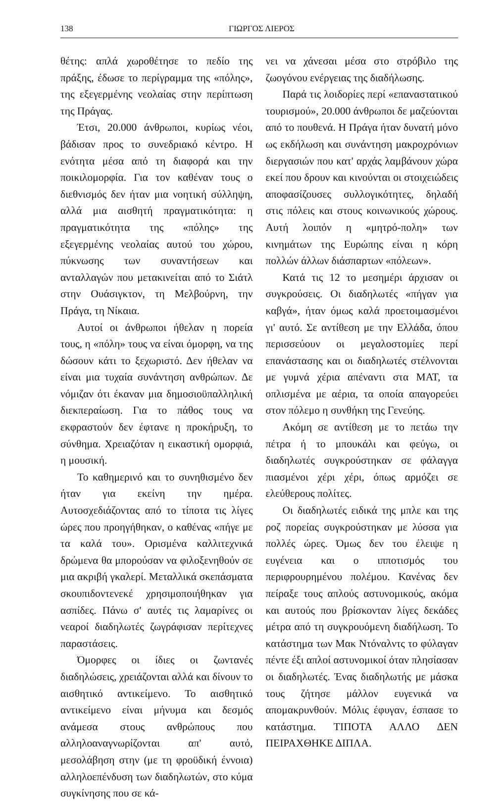138 ΓΙΩΡΓΟΣ ΛΙΕΡΟΣ
θέτης: απλά χωροθέτησε το πεδίο της πράξης, έδωσε το περίγραμμα της «πόλης», της εξεγερμένης νεολαίας στην περίπτωση της Πράγας.
Έτσι, 20.000 άνθρωποι, κυρίως νέοι, βάδισαν προς το συνεδριακό κέντρο. Η ενότητα μέσα από τη διαφορά και την ποικιλομορφία. Για τον καθέναν τους ο διεθνισμός δεν ήταν μια νοητική σύλληψη, αλλά μια αισθητή πραγματικότητα: η πραγματικότητα της «πόλης» της εξεγερμένης νεολαίας αυτού του χώρου, πύκνωσης των συναντήσεων και ανταλλαγών που μετακινείται από το Σιάτλ στην Ουάσιγκτον, τη Μελβούρνη, την Πράγα, τη Νίκαια.
Αυτοί οι άνθρωποι ήθελαν η πορεία τους, η «πόλη» τους να είναι όμορφη, να της δώσουν κάτι το ξεχωριστό. Δεν ήθελαν να είναι μια τυχαία συνάντηση ανθρώπων. Δε νόμιζαν ότι έκαναν μια δημοσιοϋπαλληλική διεκπεραίωση. Για το πάθος τους να εκφραστούν δεν έφτανε η προκήρυξη, το σύνθημα. Χρειαζόταν η εικαστική ομορφιά, η μουσική.
Το καθημερινό και το συνηθισμένο δεν ήταν για εκείνη την ημέρα. Αυτοσχεδιάζοντας από το τίποτα τις λίγες ώρες που προηγήθηκαν, ο καθένας «πήγε με τα καλά του». Ορισμένα καλλιτεχνικά δρώμενα θα μπορούσαν να φιλοξενηθούν σε μια ακριβή γκαλερί. Μεταλλικά σκεπάσματα σκουπιδοντενεκέ χρησιμοποιήθηκαν για ασπίδες. Πάνω σ' αυτές τις λαμαρίνες οι νεαροί διαδηλωτές ζωγράφισαν περίτεχνες παραστάσεις.
Όμορφες οι ίδιες οι ζωντανές διαδηλώσεις, χρειάζονται αλλά και δίνουν το αισθητικό αντικείμενο. Το αισθητικό αντικείμενο είναι μήνυμα και δεσμός ανάμεσα στους ανθρώπους που αλληλοαναγνωρίζονται απ' αυτό, μεσολάβηση στην (με τη φροϋδική έννοια) αλληλοεπένδυση των διαδηλωτών, στο κύμα συγκίνησης που σε κά-
νει να χάνεσαι μέσα στο στρόβιλο της ζωογόνου ενέργειας της διαδήλωσης.
Παρά τις λοιδορίες περί «επαναστατικού τουρισμού», 20.000 άνθρωποι δε μαζεύονται από το πουθενά. Η Πράγα ήταν δυνατή μόνο ως εκδήλωση και συνάντηση μακροχρόνιων διεργασιών που κατ' αρχάς λαμβάνουν χώρα εκεί που δρουν και κινούνται οι στοιχειώδεις αποφασίζουσες συλλογικότητες, δηλαδή στις πόλεις και στους κοινωνικούς χώρους. Αυτή λοιπόν η «μητρό-πολη» των κινημάτων της Ευρώπης είναι η κόρη πολλών άλλων διάσπαρτων «πόλεων».
Κατά τις 12 το μεσημέρι άρχισαν οι συγκρούσεις. Οι διαδηλωτές «πήγαν για καβγά», ήταν όμως καλά προετοιμασμένοι γι' αυτό. Σε αντίθεση με την Ελλάδα, όπου περισσεύουν οι μεγαλοστομίες περί επανάστασης και οι διαδηλωτές στέλνονται με γυμνά χέρια απέναντι στα ΜΑΤ, τα οπλισμένα με αέρια, τα οποία απαγορεύει στον πόλεμο η συνθήκη της Γενεύης.
Ακόμη σε αντίθεση με το πετάω την πέτρα ή το μπουκάλι και φεύγω, οι διαδηλωτές συγκρούστηκαν σε φάλαγγα πιασμένοι χέρι χέρι, όπως αρμόζει σε ελεύθερους πολίτες.
Οι διαδηλωτές ειδικά της μπλε και της ροζ πορείας συγκρούστηκαν με λύσσα για πολλές ώρες. Όμως δεν του έλειψε η ευγένεια και ο ιπποτισμός του περιφρουρημένου πολέμου. Κανένας δεν πείραξε τους απλούς αστυνομικούς, ακόμα και αυτούς που βρίσκονταν λίγες δεκάδες μέτρα από τη συγκρουόμενη διαδήλωση. Το κατάστημα των Μακ Ντόναλντς το φύλαγαν πέντε έξι απλοί αστυνομικοί όταν πλησίασαν οι διαδηλωτές. Ένας διαδηλωτής με μάσκα τους ζήτησε μάλλον ευγενικά να απομακρυνθούν. Μόλις έφυγαν, έσπασε το κατάστημα. ΤΙΠΟΤΑ ΑΛΛΟ ΔΕΝ ΠΕΙΡΑΧΘΗΚΕ ΔΙΠΛΑ.